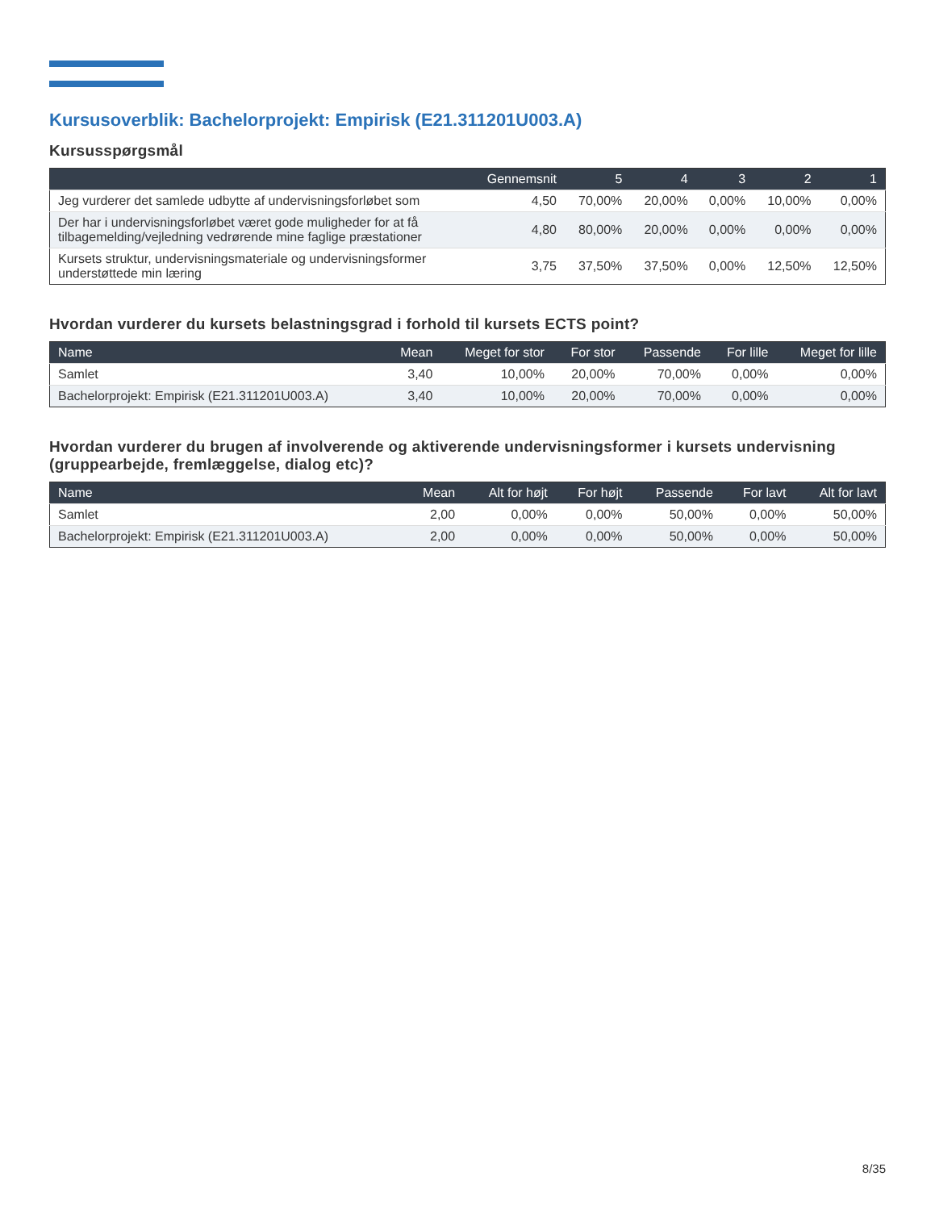Kursusoverblik: Bachelorprojekt: Empirisk (E21.311201U003.A)
Kursusspørgsmål
| | Gennemsnit | 5 | 4 | 3 | 2 | 1 |
| --- | --- | --- | --- | --- | --- | --- |
| Jeg vurderer det samlede udbytte af undervisningsforløbet som | 4,50 | 70,00% | 20,00% | 0,00% | 10,00% | 0,00% |
| Der har i undervisningsforløbet været gode muligheder for at få tilbagemelding/vejledning vedrørende mine faglige præstationer | 4,80 | 80,00% | 20,00% | 0,00% | 0,00% | 0,00% |
| Kursets struktur, undervisningsmateriale og undervisningsformer understøttede min læring | 3,75 | 37,50% | 37,50% | 0,00% | 12,50% | 12,50% |
Hvordan vurderer du kursets belastningsgrad i forhold til kursets ECTS point?
| Name | Mean | Meget for stor | For stor | Passende | For lille | Meget for lille |
| --- | --- | --- | --- | --- | --- | --- |
| Samlet | 3,40 | 10,00% | 20,00% | 70,00% | 0,00% | 0,00% |
| Bachelorprojekt: Empirisk (E21.311201U003.A) | 3,40 | 10,00% | 20,00% | 70,00% | 0,00% | 0,00% |
Hvordan vurderer du brugen af involverende og aktiverende undervisningsformer i kursets undervisning (gruppearbejde, fremlæggelse, dialog etc)?
| Name | Mean | Alt for højt | For højt | Passende | For lavt | Alt for lavt |
| --- | --- | --- | --- | --- | --- | --- |
| Samlet | 2,00 | 0,00% | 0,00% | 50,00% | 0,00% | 50,00% |
| Bachelorprojekt: Empirisk (E21.311201U003.A) | 2,00 | 0,00% | 0,00% | 50,00% | 0,00% | 50,00% |
8/35